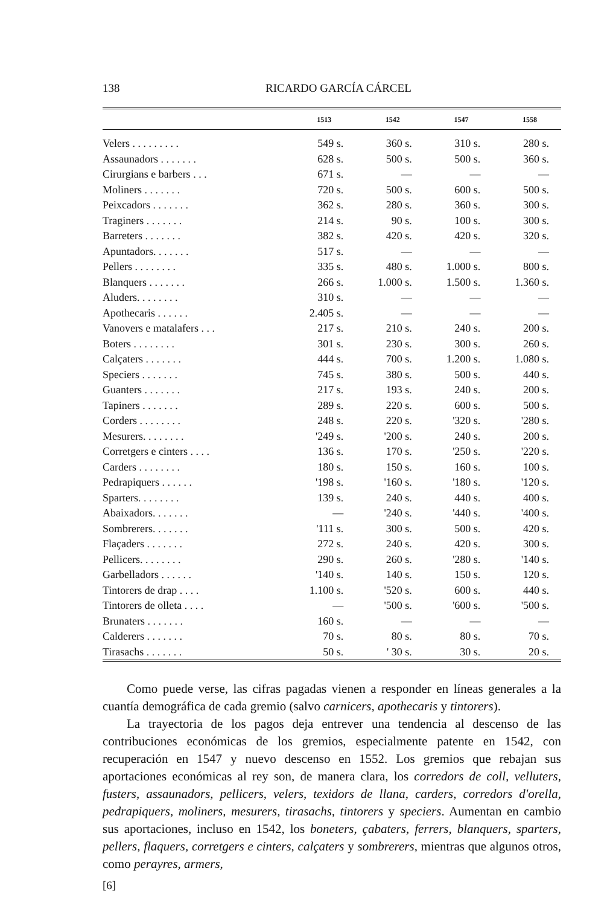138 RICARDO GARCÍA CÁRCEL
| | 1513 | 1542 | 1547 | 1558 |
| --- | --- | --- | --- | --- |
| Velers . . . . . . . . . | 549 s. | 360 s. | 310 s. | 280 s. |
| Assaunadors . . . . . . . | 628 s. | 500 s. | 500 s. | 360 s. |
| Cirurgians e barbers . . . | 671 s. | — | — | — |
| Moliners . . . . . . . | 720 s. | 500 s. | 600 s. | 500 s. |
| Peixcadors . . . . . . . | 362 s. | 280 s. | 360 s. | 300 s. |
| Traginers . . . . . . . | 214 s. | 90 s. | 100 s. | 300 s. |
| Barreters . . . . . . . | 382 s. | 420 s. | 420 s. | 320 s. |
| Apuntadors. . . . . . . | 517 s. | — | — | — |
| Pellers . . . . . . . . | 335 s. | 480 s. | 1.000 s. | 800 s. |
| Blanquers . . . . . . . | 266 s. | 1.000 s. | 1.500 s. | 1.360 s. |
| Aluders. . . . . . . . | 310 s. | — | — | — |
| Apothecaris . . . . . . | 2.405 s. | — | — | — |
| Vanovers e matalafers . . . | 217 s. | 210 s. | 240 s. | 200 s. |
| Boters . . . . . . . . | 301 s. | 230 s. | 300 s. | 260 s. |
| Calçaters . . . . . . . | 444 s. | 700 s. | 1.200 s. | 1.080 s. |
| Speciers . . . . . . . | 745 s. | 380 s. | 500 s. | 440 s. |
| Guanters . . . . . . . | 217 s. | 193 s. | 240 s. | 200 s. |
| Tapiners . . . . . . . | 289 s. | 220 s. | 600 s. | 500 s. |
| Corders . . . . . . . . | 248 s. | 220 s. | '320 s. | '280 s. |
| Mesurers. . . . . . . . | '249 s. | '200 s. | 240 s. | 200 s. |
| Corretgers e cinters . . . . | 136 s. | 170 s. | '250 s. | '220 s. |
| Carders . . . . . . . . | 180 s. | 150 s. | 160 s. | 100 s. |
| Pedrapiquers . . . . . . | '198 s. | '160 s. | '180 s. | '120 s. |
| Sparters. . . . . . . . | 139 s. | 240 s. | 440 s. | 400 s. |
| Abaixadors. . . . . . . | — | '240 s. | '440 s. | '400 s. |
| Sombrerers. . . . . . . | '111 s. | 300 s. | 500 s. | 420 s. |
| Flaçaders . . . . . . . | 272 s. | 240 s. | 420 s. | 300 s. |
| Pellicers. . . . . . . . | 290 s. | 260 s. | '280 s. | '140 s. |
| Garbelladors . . . . . . | '140 s. | 140 s. | 150 s. | 120 s. |
| Tintorers de drap . . . . | 1.100 s. | '520 s. | 600 s. | 440 s. |
| Tintorers de olleta . . . . | — | '500 s. | '600 s. | '500 s. |
| Brunaters . . . . . . . | 160 s. | — | — | — |
| Calderers . . . . . . . | 70 s. | 80 s. | 80 s. | 70 s. |
| Tirasachs . . . . . . . | 50 s. | ' 30 s. | 30 s. | 20 s. |
Como puede verse, las cifras pagadas vienen a responder en líneas generales a la cuantía demográfica de cada gremio (salvo carnicers, apothecaris y tintorers).
La trayectoria de los pagos deja entrever una tendencia al descenso de las contribuciones económicas de los gremios, especialmente patente en 1542, con recuperación en 1547 y nuevo descenso en 1552. Los gremios que rebajan sus aportaciones económicas al rey son, de manera clara, los corredors de coll, velluters, fusters, assaunadors, pellicers, velers, texidors de llana, carders, corredors d'orella, pedrapiquers, moliners, mesurers, tirasachs, tintorers y speciers. Aumentan en cambio sus aportaciones, incluso en 1542, los boneters, çabaters, ferrers, blanquers, sparters, pellers, flaquers, corretgers e cinters, calçaters y sombrerers, mientras que algunos otros, como perayres, armers,
[6]